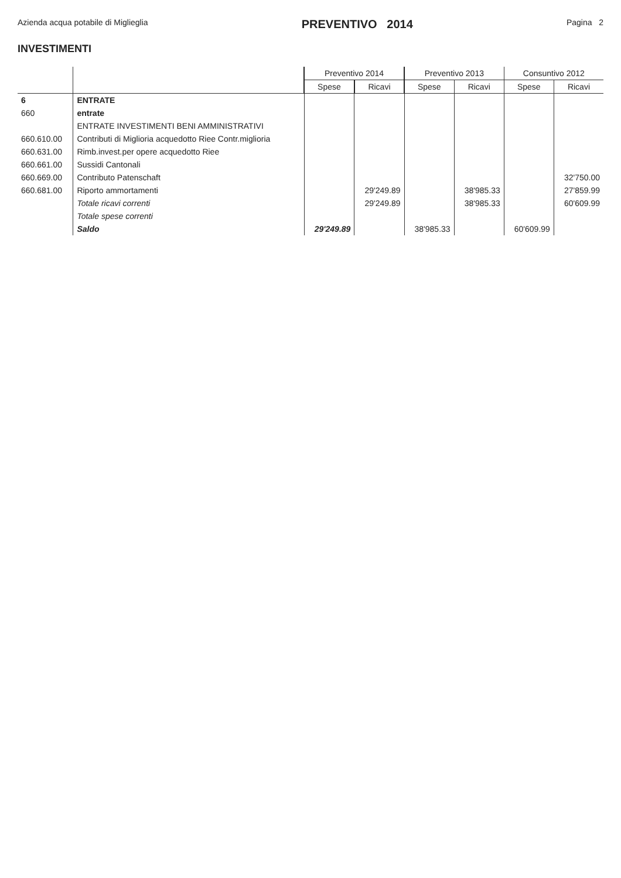Azienda acqua potabile di Miglieglia
PREVENTIVO 2014
Pagina 2
INVESTIMENTI
| | | Preventivo 2014 | | Preventivo 2013 | | Consuntivo 2012 | |
| --- | --- | --- | --- | --- | --- | --- | --- |
| | | Spese | Ricavi | Spese | Ricavi | Spese | Ricavi |
| 6 | ENTRATE | | | | | | |
| 660 | entrate | | | | | | |
| | ENTRATE INVESTIMENTI BENI AMMINISTRATIVI | | | | | | |
| 660.610.00 | Contributi di Miglioria acquedotto Riee Contr.miglioria | | | | | | |
| 660.631.00 | Rimb.invest.per opere acquedotto Riee | | | | | | |
| 660.661.00 | Sussidi Cantonali | | | | | | |
| 660.669.00 | Contributo Patenschaft | | | | | | 32'750.00 |
| 660.681.00 | Riporto ammortamenti | | 29'249.89 | | 38'985.33 | | 27'859.99 |
| | Totale ricavi correnti | | 29'249.89 | | 38'985.33 | | 60'609.99 |
| | Totale spese correnti | | | | | | |
| | Saldo | 29'249.89 | | 38'985.33 | | 60'609.99 | |